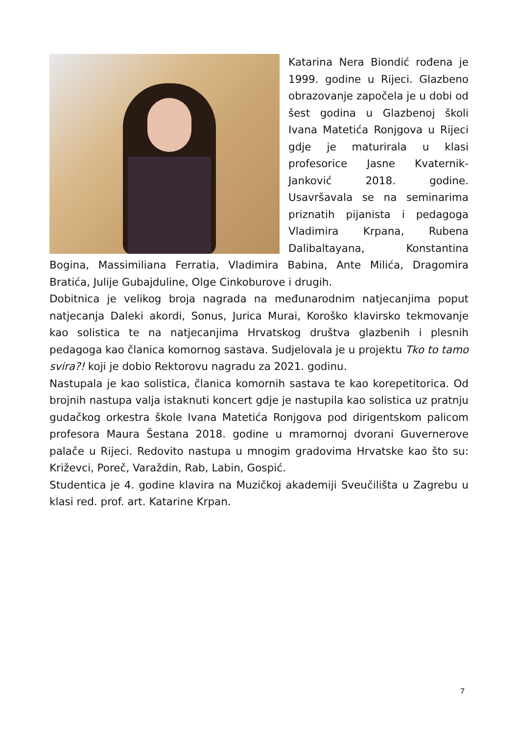Katarina Nera Biondić rođena je 1999. godine u Rijeci. Glazbeno obrazovanje započela je u dobi od šest godina u Glazbenoj školi Ivana Matetića Ronjgova u Rijeci gdje je maturirala u klasi profesorice Jasne Kvaternik-Janković 2018. godine. Usavršavala se na seminarima priznatih pijanista i pedagoga Vladimira Krpana, Rubena Dalibaltayana, Konstantina Bogina, Massimiliana Ferratia, Vladimira Babina, Ante Milića, Dragomira Bratića, Julije Gubajduline, Olge Cinkoburove i drugih.
Dobitnica je velikog broja nagrada na međunarodnim natjecanjima poput natjecanja Daleki akordi, Sonus, Jurica Murai, Koroško klavirsko tekmovanje kao solistica te na natjecanjima Hrvatskog društva glazbenih i plesnih pedagoga kao članica komornog sastava. Sudjelovala je u projektu Tko to tamo svira?! koji je dobio Rektorovu nagradu za 2021. godinu.
Nastupala je kao solistica, članica komornih sastava te kao korepetitorica. Od brojnih nastupa valja istaknuti koncert gdje je nastupila kao solistica uz pratnju gudačkog orkestra škole Ivana Matetića Ronjgova pod dirigentskom palicom profesora Maura Šestana 2018. godine u mramornoj dvorani Guvernerove palače u Rijeci. Redovito nastupa u mnogim gradovima Hrvatske kao što su: Križevci, Poreč, Varaždin, Rab, Labin, Gospić.
Studentica je 4. godine klavira na Muzičkoj akademiji Sveučilišta u Zagrebu u klasi red. prof. art. Katarine Krpan.
7